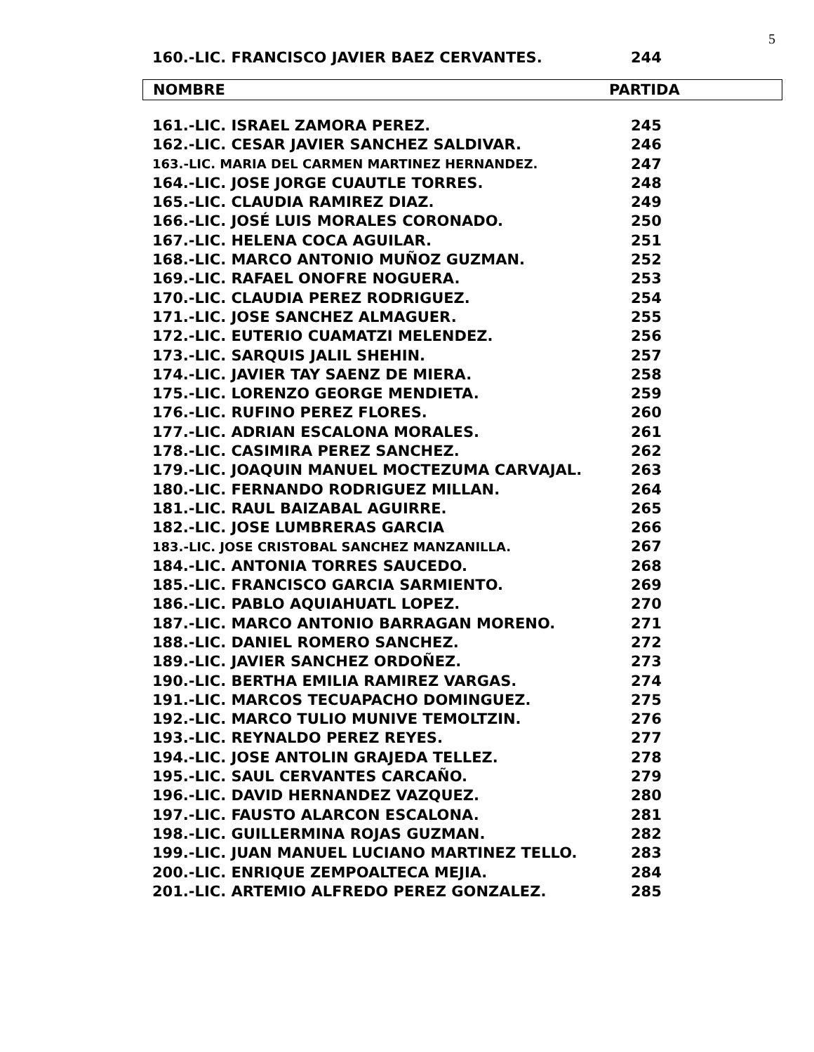5
| 160.-LIC. FRANCISCO JAVIER BAEZ CERVANTES. | 244 |
| NOMBRE | PARTIDA |
| 161.-LIC. ISRAEL ZAMORA PEREZ. | 245 |
| 162.-LIC. CESAR JAVIER SANCHEZ SALDIVAR. | 246 |
| 163.-LIC. MARIA DEL CARMEN MARTINEZ HERNANDEZ. | 247 |
| 164.-LIC. JOSE JORGE CUAUTLE TORRES. | 248 |
| 165.-LIC. CLAUDIA RAMIREZ DIAZ. | 249 |
| 166.-LIC. JOSÉ LUIS MORALES CORONADO. | 250 |
| 167.-LIC. HELENA COCA AGUILAR. | 251 |
| 168.-LIC. MARCO ANTONIO MUÑOZ GUZMAN. | 252 |
| 169.-LIC. RAFAEL ONOFRE NOGUERA. | 253 |
| 170.-LIC. CLAUDIA PEREZ RODRIGUEZ. | 254 |
| 171.-LIC. JOSE SANCHEZ ALMAGUER. | 255 |
| 172.-LIC. EUTERIO CUAMATZI MELENDEZ. | 256 |
| 173.-LIC. SARQUIS JALIL SHEHIN. | 257 |
| 174.-LIC. JAVIER TAY SAENZ DE MIERA. | 258 |
| 175.-LIC. LORENZO GEORGE MENDIETA. | 259 |
| 176.-LIC. RUFINO PEREZ FLORES. | 260 |
| 177.-LIC. ADRIAN ESCALONA MORALES. | 261 |
| 178.-LIC. CASIMIRA PEREZ SANCHEZ. | 262 |
| 179.-LIC. JOAQUIN MANUEL MOCTEZUMA CARVAJAL. | 263 |
| 180.-LIC. FERNANDO RODRIGUEZ MILLAN. | 264 |
| 181.-LIC. RAUL BAIZABAL AGUIRRE. | 265 |
| 182.-LIC. JOSE LUMBRERAS GARCIA | 266 |
| 183.-LIC. JOSE CRISTOBAL SANCHEZ MANZANILLA. | 267 |
| 184.-LIC. ANTONIA TORRES SAUCEDO. | 268 |
| 185.-LIC. FRANCISCO GARCIA SARMIENTO. | 269 |
| 186.-LIC. PABLO AQUIAHUATL LOPEZ. | 270 |
| 187.-LIC. MARCO ANTONIO BARRAGAN MORENO. | 271 |
| 188.-LIC. DANIEL ROMERO SANCHEZ. | 272 |
| 189.-LIC. JAVIER SANCHEZ ORDOÑEZ. | 273 |
| 190.-LIC. BERTHA EMILIA RAMIREZ VARGAS. | 274 |
| 191.-LIC. MARCOS TECUAPACHO DOMINGUEZ. | 275 |
| 192.-LIC. MARCO TULIO MUNIVE TEMOLTZIN. | 276 |
| 193.-LIC. REYNALDO PEREZ REYES. | 277 |
| 194.-LIC. JOSE ANTOLIN GRAJEDA TELLEZ. | 278 |
| 195.-LIC. SAUL CERVANTES CARCAÑO. | 279 |
| 196.-LIC. DAVID HERNANDEZ VAZQUEZ. | 280 |
| 197.-LIC. FAUSTO ALARCON ESCALONA. | 281 |
| 198.-LIC. GUILLERMINA ROJAS GUZMAN. | 282 |
| 199.-LIC. JUAN MANUEL LUCIANO MARTINEZ TELLO. | 283 |
| 200.-LIC. ENRIQUE ZEMPOALTECA MEJIA. | 284 |
| 201.-LIC. ARTEMIO ALFREDO PEREZ GONZALEZ. | 285 |